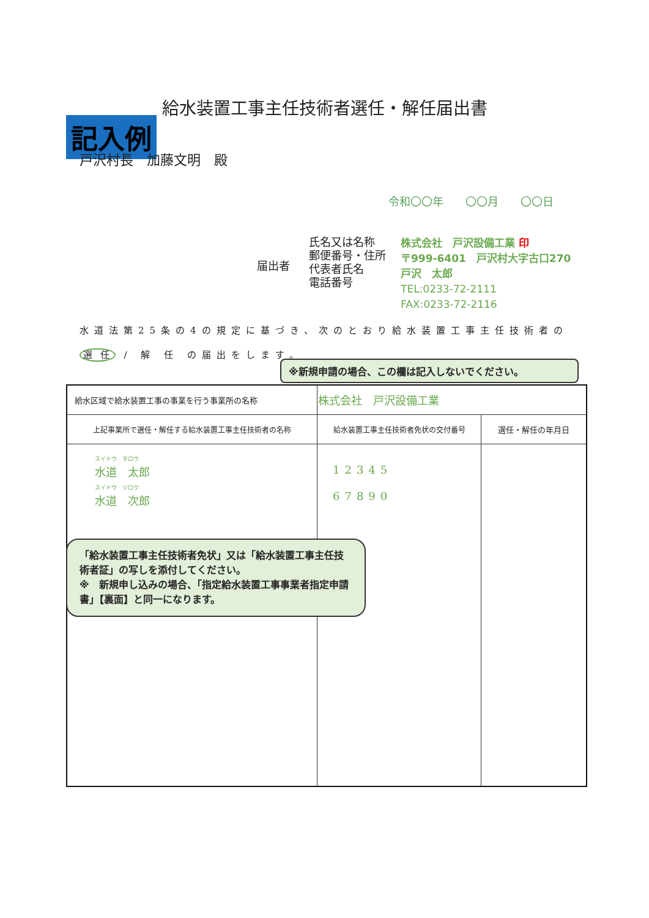給水装置工事主任技術者選任・解任届出書
記入例
戸沢村長　加藤文明　殿
令和〇〇年　　〇〇月　　〇〇日
届出者
氏名又は名称
郵便番号・住所
代表者氏名
電話番号
株式会社　戸沢設備工業 印
〒999-6401　戸沢村大字古口270
戸沢　太郎
TEL:0233-72-2111
FAX:0233-72-2116
水道法第25条の4の規定に基づき、次のとおり給水装置工事主任技術者の
選 任 / 解 任 の届出をします。
※新規申請の場合、この欄は記入しないでください。
| 給水区域で給水装置工事の事業を行う事業所の名称 | 株式会社 戸沢設備工業 | |
| 上記事業所で選任・解任する給水装置工事主任技術者の名称 | 給水装置工事主任技術者免状の交付番号 | 選任・解任の年月日 |
| スイドウ タロウ 水道 太郎 スイドウ ジロウ 水道 次郎 | 12345 67890 | |
「給水装置工事主任技術者免状」又は「給水装置工事主任技術者証」の写しを添付してください。
※　新規申し込みの場合、「指定給水装置工事事業者指定申請書」【裏面】と同一になります。